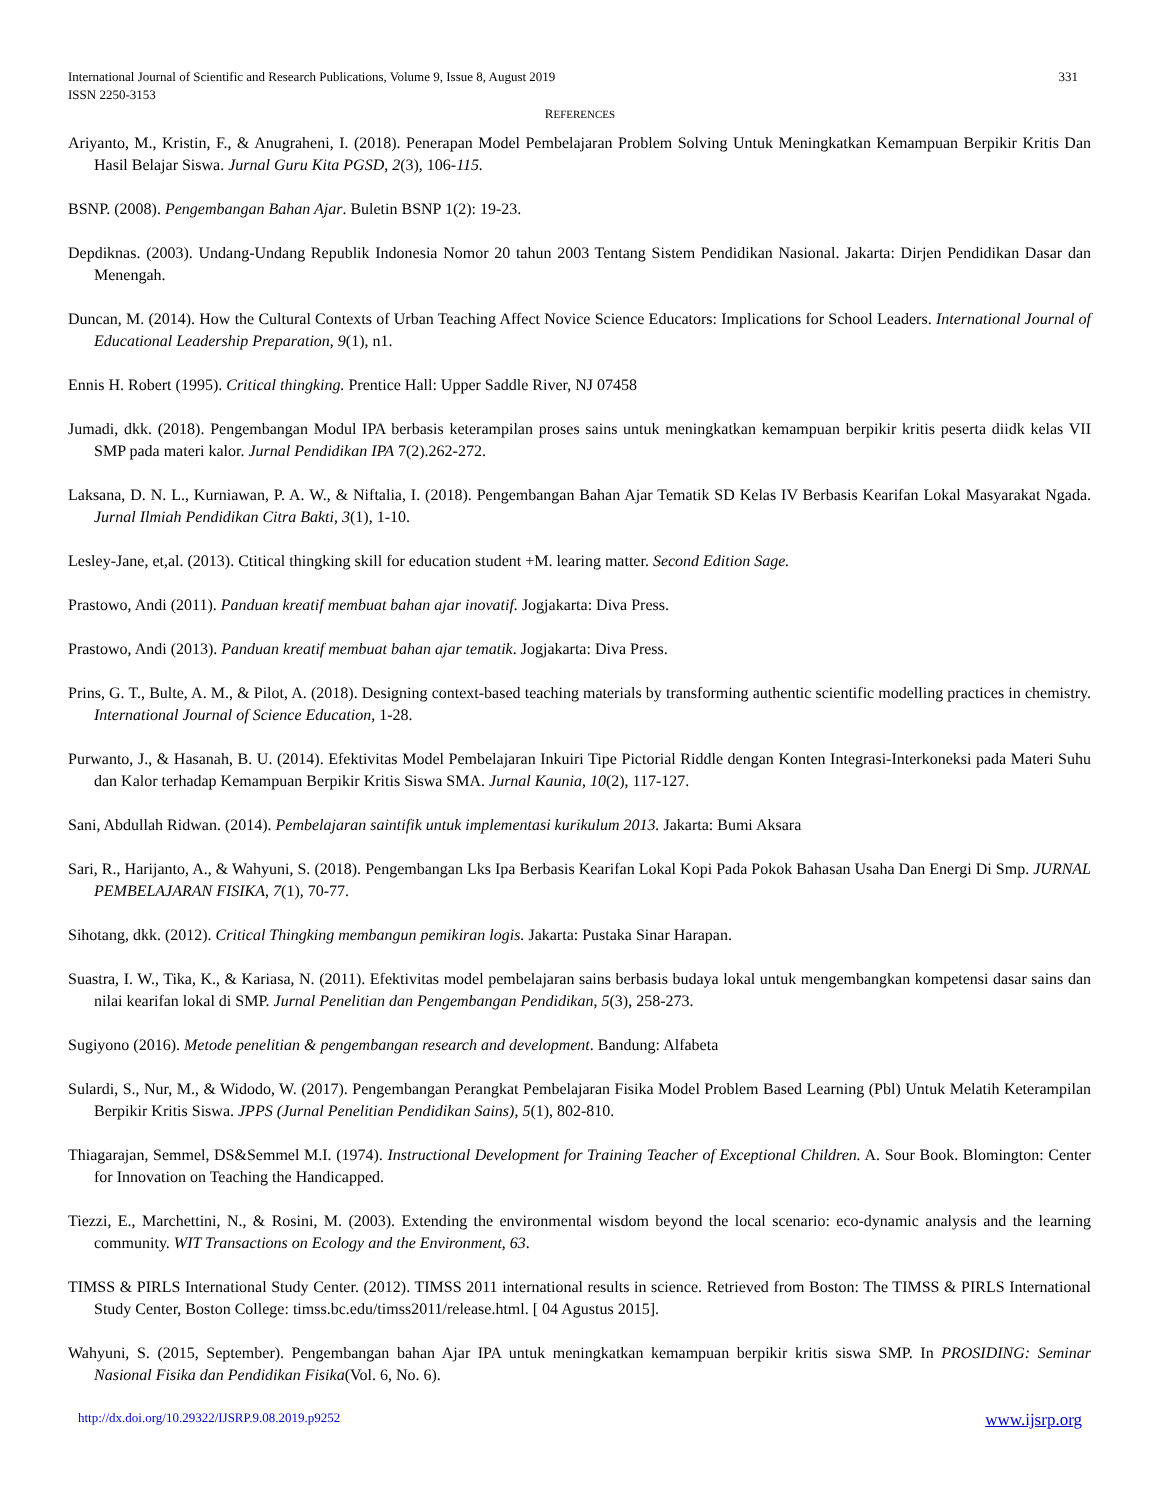331 International Journal of Scientific and Research Publications, Volume 9, Issue 8, August 2019
ISSN 2250-3153
REFERENCES
Ariyanto, M., Kristin, F., & Anugraheni, I. (2018). Penerapan Model Pembelajaran Problem Solving Untuk Meningkatkan Kemampuan Berpikir Kritis Dan Hasil Belajar Siswa. Jurnal Guru Kita PGSD, 2(3), 106-115.
BSNP. (2008). Pengembangan Bahan Ajar. Buletin BSNP 1(2): 19-23.
Depdiknas. (2003). Undang-Undang Republik Indonesia Nomor 20 tahun 2003 Tentang Sistem Pendidikan Nasional. Jakarta: Dirjen Pendidikan Dasar dan Menengah.
Duncan, M. (2014). How the Cultural Contexts of Urban Teaching Affect Novice Science Educators: Implications for School Leaders. International Journal of Educational Leadership Preparation, 9(1), n1.
Ennis H. Robert (1995). Critical thingking. Prentice Hall: Upper Saddle River, NJ 07458
Jumadi, dkk. (2018). Pengembangan Modul IPA berbasis keterampilan proses sains untuk meningkatkan kemampuan berpikir kritis peserta diidk kelas VII SMP pada materi kalor. Jurnal Pendidikan IPA 7(2).262-272.
Laksana, D. N. L., Kurniawan, P. A. W., & Niftalia, I. (2018). Pengembangan Bahan Ajar Tematik SD Kelas IV Berbasis Kearifan Lokal Masyarakat Ngada. Jurnal Ilmiah Pendidikan Citra Bakti, 3(1), 1-10.
Lesley-Jane, et,al. (2013). Ctitical thingking skill for education student +M. learing matter. Second Edition Sage.
Prastowo, Andi (2011). Panduan kreatif membuat bahan ajar inovatif. Jogjakarta: Diva Press.
Prastowo, Andi (2013). Panduan kreatif membuat bahan ajar tematik. Jogjakarta: Diva Press.
Prins, G. T., Bulte, A. M., & Pilot, A. (2018). Designing context-based teaching materials by transforming authentic scientific modelling practices in chemistry. International Journal of Science Education, 1-28.
Purwanto, J., & Hasanah, B. U. (2014). Efektivitas Model Pembelajaran Inkuiri Tipe Pictorial Riddle dengan Konten Integrasi-Interkoneksi pada Materi Suhu dan Kalor terhadap Kemampuan Berpikir Kritis Siswa SMA. Jurnal Kaunia, 10(2), 117-127.
Sani, Abdullah Ridwan. (2014). Pembelajaran saintifik untuk implementasi kurikulum 2013. Jakarta: Bumi Aksara
Sari, R., Harijanto, A., & Wahyuni, S. (2018). Pengembangan Lks Ipa Berbasis Kearifan Lokal Kopi Pada Pokok Bahasan Usaha Dan Energi Di Smp. JURNAL PEMBELAJARAN FISIKA, 7(1), 70-77.
Sihotang, dkk. (2012). Critical Thingking membangun pemikiran logis. Jakarta: Pustaka Sinar Harapan.
Suastra, I. W., Tika, K., & Kariasa, N. (2011). Efektivitas model pembelajaran sains berbasis budaya lokal untuk mengembangkan kompetensi dasar sains dan nilai kearifan lokal di SMP. Jurnal Penelitian dan Pengembangan Pendidikan, 5(3), 258-273.
Sugiyono (2016). Metode penelitian & pengembangan research and development. Bandung: Alfabeta
Sulardi, S., Nur, M., & Widodo, W. (2017). Pengembangan Perangkat Pembelajaran Fisika Model Problem Based Learning (Pbl) Untuk Melatih Keterampilan Berpikir Kritis Siswa. JPPS (Jurnal Penelitian Pendidikan Sains), 5(1), 802-810.
Thiagarajan, Semmel, DS&Semmel M.I. (1974). Instructional Development for Training Teacher of Exceptional Children. A. Sour Book. Blomington: Center for Innovation on Teaching the Handicapped.
Tiezzi, E., Marchettini, N., & Rosini, M. (2003). Extending the environmental wisdom beyond the local scenario: eco-dynamic analysis and the learning community. WIT Transactions on Ecology and the Environment, 63.
TIMSS & PIRLS International Study Center. (2012). TIMSS 2011 international results in science. Retrieved from Boston: The TIMSS & PIRLS International Study Center, Boston College: timss.bc.edu/timss2011/release.html. [ 04 Agustus 2015].
Wahyuni, S. (2015, September). Pengembangan bahan Ajar IPA untuk meningkatkan kemampuan berpikir kritis siswa SMP. In PROSIDING: Seminar Nasional Fisika dan Pendidikan Fisika(Vol. 6, No. 6).
www.ijsrp.org http://dx.doi.org/10.29322/IJSRP.9.08.2019.p9252